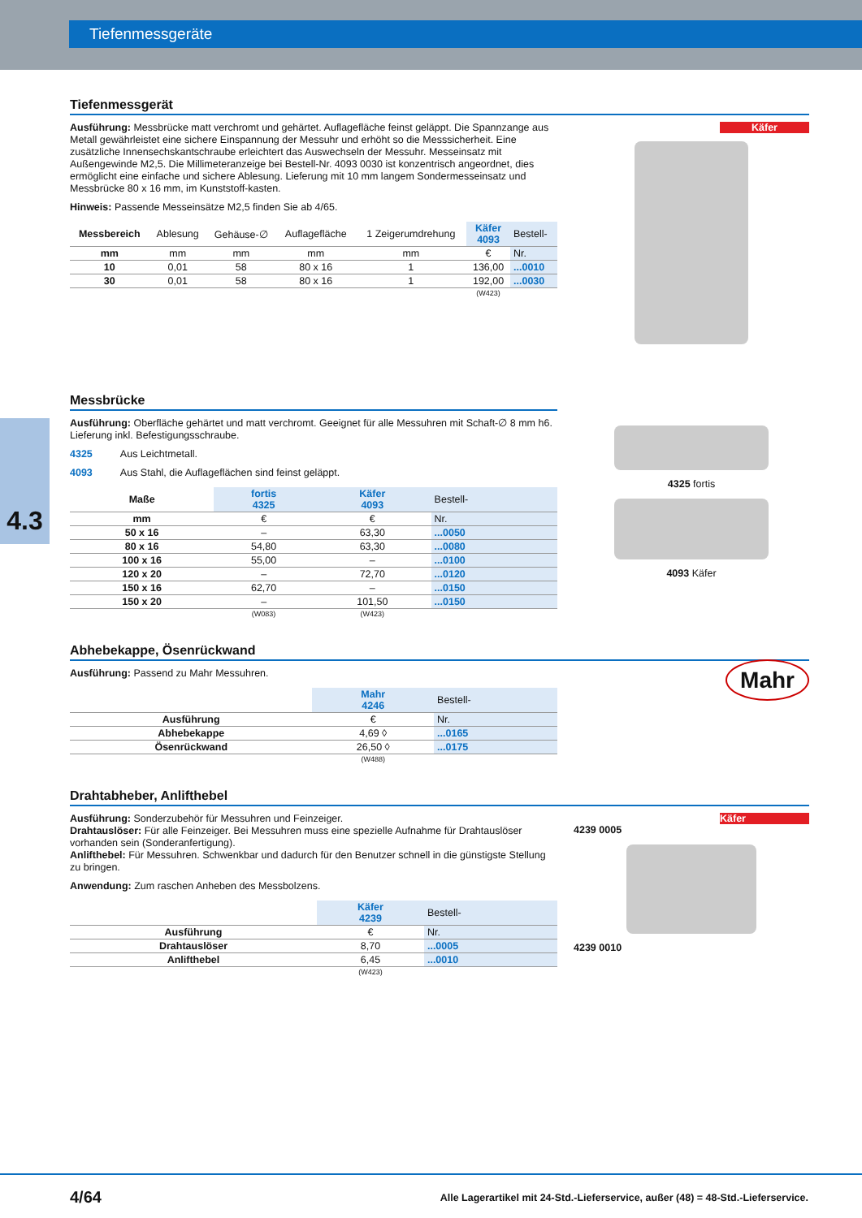Tiefenmessgeräte
4.3
Tiefenmessgerät
Ausführung: Messbrücke matt verchromt und gehärtet. Auflagefläche feinst geläppt. Die Spannzange aus Metall gewährleistet eine sichere Einspannung der Messuhr und erhöht so die Messsicherheit. Eine zusätzliche Innensechskantschraube erleichtert das Auswechseln der Messuhr. Messeinsatz mit Außengewinde M2,5. Die Millimeteranzeige bei Bestell-Nr. 4093 0030 ist konzentrisch angeordnet, dies ermöglicht eine einfache und sichere Ablesung. Lieferung mit 10 mm langem Sondermesseinsatz und Messbrücke 80 x 16 mm, im Kunststoff-kasten.
Hinweis: Passende Messeinsätze M2,5 finden Sie ab 4/65.
| Messbereich | Ablesung | Gehäuse-∅ | Auflagefläche | 1 Zeigerumdrehung | Käfer 4093 | Bestell- |
| --- | --- | --- | --- | --- | --- | --- |
| mm | mm | mm | mm | mm | € | Nr. |
| 10 | 0,01 | 58 | 80 x 16 | 1 | 136,00 | ...0010 |
| 30 | 0,01 | 58 | 80 x 16 | 1 | 192,00 | ...0030 |
| | | | | | (W423) | |
Käfer
Messbrücke
Ausführung: Oberfläche gehärtet und matt verchromt. Geeignet für alle Messuhren mit Schaft-∅ 8 mm h6. Lieferung inkl. Befestigungsschraube.
4325 Aus Leichtmetall.
4093 Aus Stahl, die Auflageflächen sind feinst geläppt.
| Maße | fortis 4325 | Käfer 4093 | Bestell- |
| --- | --- | --- | --- |
| mm | € | € | Nr. |
| 50 x 16 | – | 63,30 | ...0050 |
| 80 x 16 | 54,80 | 63,30 | ...0080 |
| 100 x 16 | 55,00 | – | ...0100 |
| 120 x 20 | – | 72,70 | ...0120 |
| 150 x 16 | 62,70 | – | ...0150 |
| 150 x 20 | – | 101,50 | ...0150 |
| | (W083) | (W423) | |
4325 fortis
4093 Käfer
Abhebekappe, Ösenrückwand
Ausführung: Passend zu Mahr Messuhren.
| | Mahr 4246 | Bestell- |
| --- | --- | --- |
| Ausführung | € | Nr. |
| Abhebekappe | 4,69 ◊ | ...0165 |
| Ösenrückwand | 26,50 ◊ | ...0175 |
| | (W488) | |
Mahr
Drahtabheber, Anlifthebel
Ausführung: Sonderzubehör für Messuhren und Feinzeiger.
Drahtauslöser: Für alle Feinzeiger. Bei Messuhren muss eine spezielle Aufnahme für Drahtauslöser vorhanden sein (Sonderanfertigung).
Anlifthebel: Für Messuhren. Schwenkbar und dadurch für den Benutzer schnell in die günstigste Stellung zu bringen.
Anwendung: Zum raschen Anheben des Messbolzens.
| | Käfer 4239 | Bestell- |
| --- | --- | --- |
| Ausführung | € | Nr. |
| Drahtauslöser | 8,70 | ...0005 |
| Anlifthebel | 6,45 | ...0010 |
| | (W423) | |
Käfer
4239 0005
4239 0010
4/64 Alle Lagerartikel mit 24-Std.-Lieferservice, außer (48) = 48-Std.-Lieferservice.